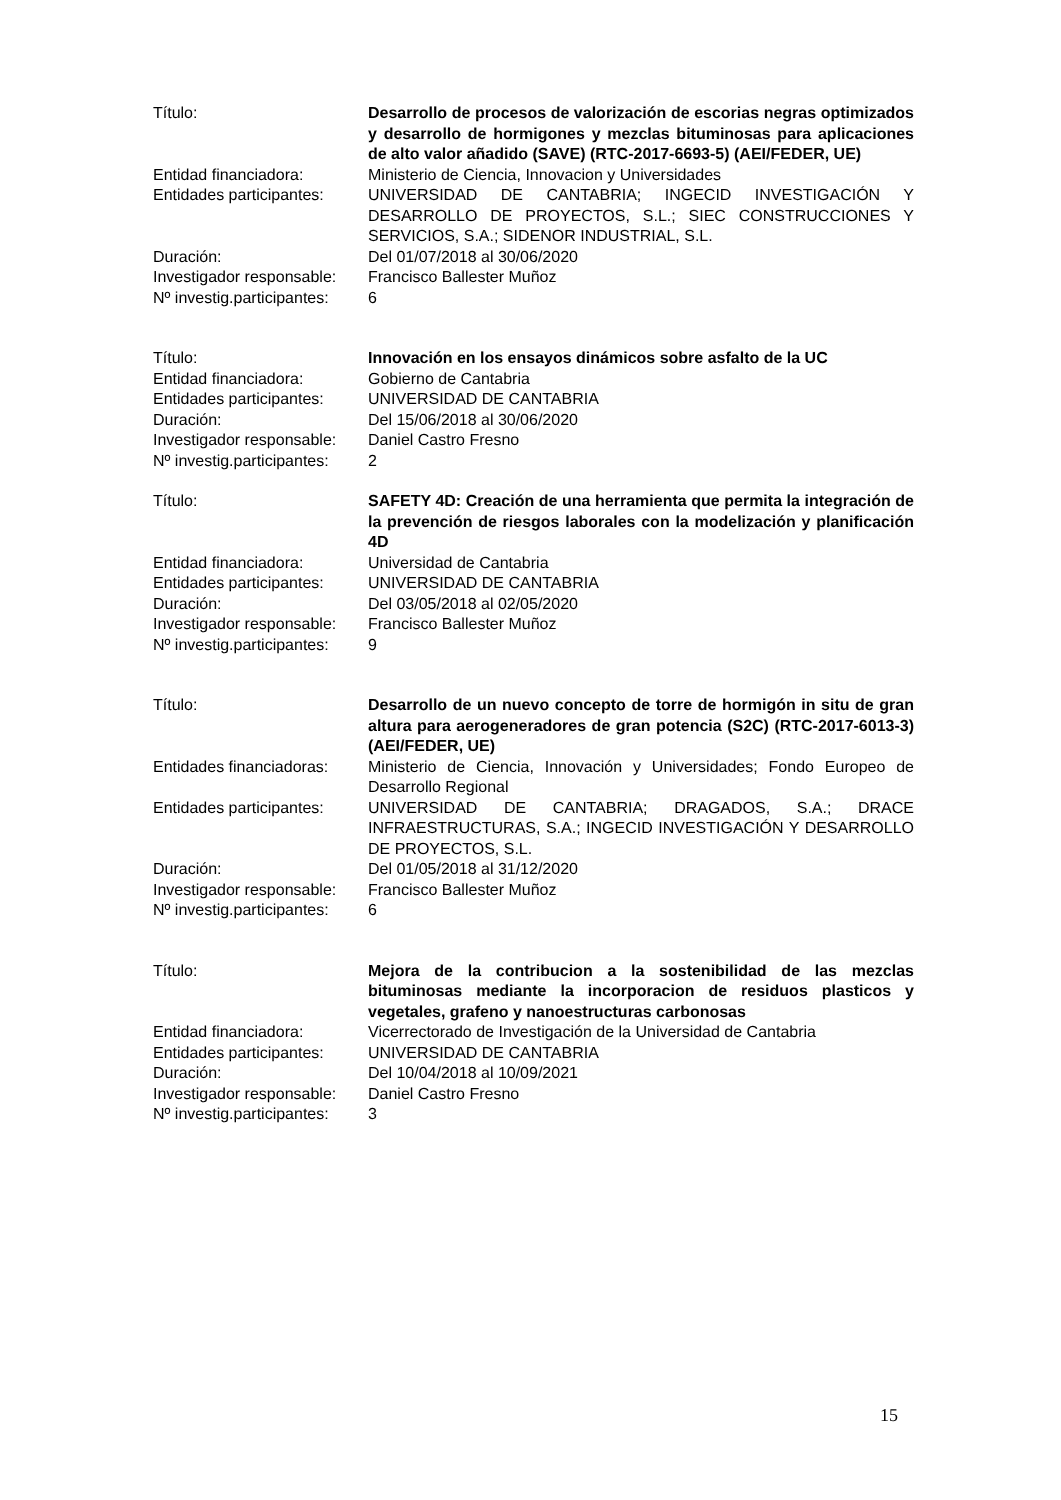Título:
Desarrollo de procesos de valorización de escorias negras optimizados y desarrollo de hormigones y mezclas bituminosas para aplicaciones de alto valor añadido (SAVE) (RTC-2017-6693-5) (AEI/FEDER, UE)
Entidad financiadora:
Ministerio de Ciencia, Innovacion y Universidades
Entidades participantes:
UNIVERSIDAD DE CANTABRIA; INGECID INVESTIGACIÓN Y DESARROLLO DE PROYECTOS, S.L.; SIEC CONSTRUCCIONES Y SERVICIOS, S.A.; SIDENOR INDUSTRIAL, S.L.
Duración:
Del 01/07/2018 al 30/06/2020
Investigador responsable:
Francisco Ballester Muñoz
Nº investig.participantes:
6
Título:
Innovación en los ensayos dinámicos sobre asfalto de la UC
Entidad financiadora:
Gobierno de Cantabria
Entidades participantes:
UNIVERSIDAD DE CANTABRIA
Duración:
Del 15/06/2018 al 30/06/2020
Investigador responsable:
Daniel Castro Fresno
Nº investig.participantes:
2
Título:
SAFETY 4D: Creación de una herramienta que permita la integración de la prevención de riesgos laborales con la modelización y planificación 4D
Entidad financiadora:
Universidad de Cantabria
Entidades participantes:
UNIVERSIDAD DE CANTABRIA
Duración:
Del 03/05/2018 al 02/05/2020
Investigador responsable:
Francisco Ballester Muñoz
Nº investig.participantes:
9
Título:
Desarrollo de un nuevo concepto de torre de hormigón in situ de gran altura para aerogeneradores de gran potencia (S2C) (RTC-2017-6013-3) (AEI/FEDER, UE)
Entidades financiadoras:
Ministerio de Ciencia, Innovación y Universidades; Fondo Europeo de Desarrollo Regional
Entidades participantes:
UNIVERSIDAD DE CANTABRIA; DRAGADOS, S.A.; DRACE INFRAESTRUCTURAS, S.A.; INGECID INVESTIGACIÓN Y DESARROLLO DE PROYECTOS, S.L.
Duración:
Del 01/05/2018 al 31/12/2020
Investigador responsable:
Francisco Ballester Muñoz
Nº investig.participantes:
6
Título:
Mejora de la contribucion a la sostenibilidad de las mezclas bituminosas mediante la incorporacion de residuos plasticos y vegetales, grafeno y nanoestructuras carbonosas
Entidad financiadora:
Vicerrectorado de Investigación de la Universidad de Cantabria
Entidades participantes:
UNIVERSIDAD DE CANTABRIA
Duración:
Del 10/04/2018 al 10/09/2021
Investigador responsable:
Daniel Castro Fresno
Nº investig.participantes:
3
15